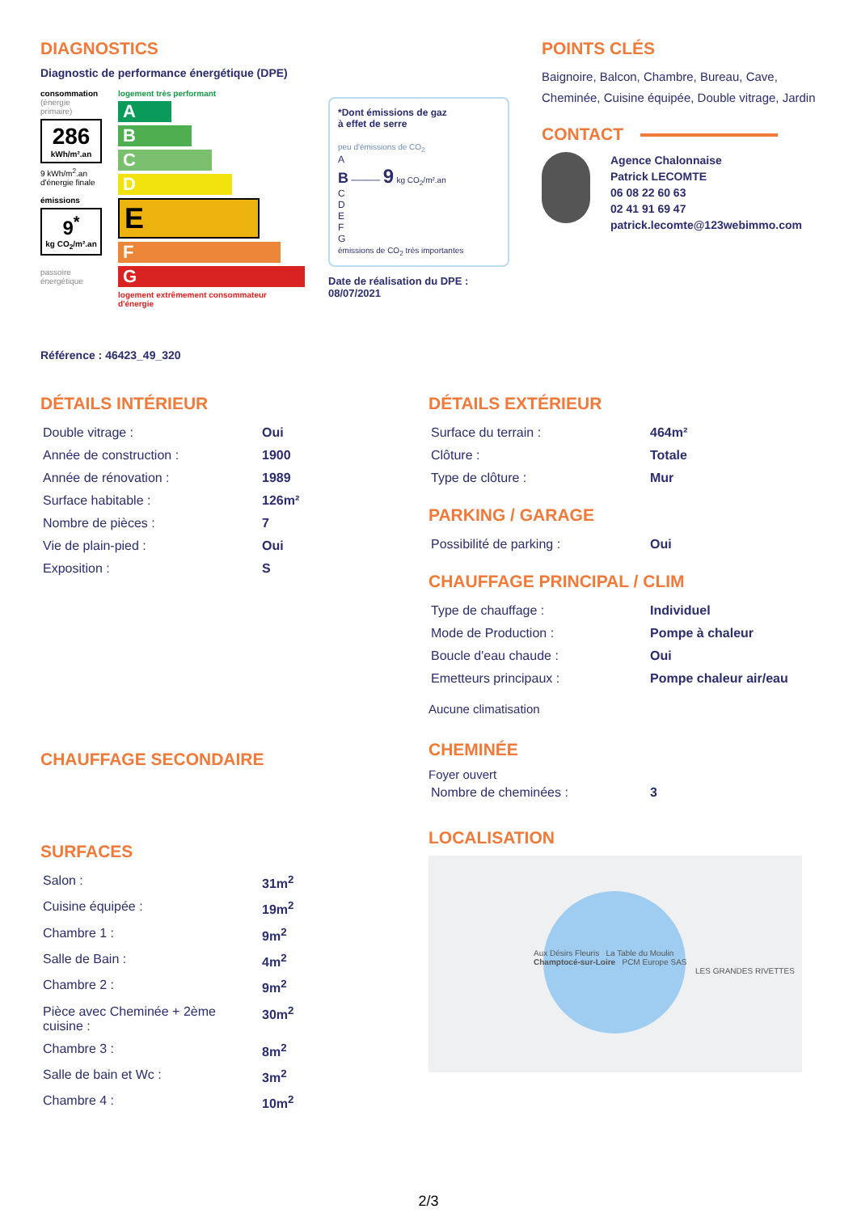DIAGNOSTICS
Diagnostic de performance énergétique (DPE)
consommation
(énergie primaire)
286
kWh/m².an
9 kWh/m<sup>2</sup>.an d'énergie finale
émissions
9<sup>*</sup>
kg CO<sub>2</sub>/m².an
passoire énergétique
logement très performant
A
B
C
D
E
F
G
logement extrêmement consommateur d'énergie
*Dont émissions de gaz
à effet de serre
peu d'émissions de CO<sub>2</sub>
A
B ——— 9 kg CO<sub>2</sub>/m².an
C
D
E
F
G
émissions de CO<sub>2</sub> très importantes
Date de réalisation du DPE :
08/07/2021
POINTS CLÉS
Baignoire, Balcon, Chambre, Bureau, Cave, Cheminée, Cuisine équipée, Double vitrage, Jardin
CONTACT
Agence Chalonnaise
Patrick LECOMTE
06 08 22 60 63
02 41 91 69 47
patrick.lecomte@123webimmo.com
Référence : 46423_49_320
DÉTAILS INTÉRIEUR
| Double vitrage : | Oui |
| Année de construction : | 1900 |
| Année de rénovation : | 1989 |
| Surface habitable : | 126m² |
| Nombre de pièces : | 7 |
| Vie de plain-pied : | Oui |
| Exposition : | S |
CHAUFFAGE SECONDAIRE
SURFACES
| Salon : | 31m<sup>2</sup> |
| Cuisine équipée : | 19m<sup>2</sup> |
| Chambre 1 : | 9m<sup>2</sup> |
| Salle de Bain : | 4m<sup>2</sup> |
| Chambre 2 : | 9m<sup>2</sup> |
| Pièce avec Cheminée + 2ème cuisine : | 30m<sup>2</sup> |
| Chambre 3 : | 8m<sup>2</sup> |
| Salle de bain et Wc : | 3m<sup>2</sup> |
| Chambre 4 : | 10m<sup>2</sup> |
DÉTAILS EXTÉRIEUR
| Surface du terrain : | 464m² |
| Clôture : | Totale |
| Type de clôture : | Mur |
PARKING / GARAGE
| Possibilité de parking : | Oui |
CHAUFFAGE PRINCIPAL / CLIM
| Type de chauffage : | Individuel |
| Mode de Production : | Pompe à chaleur |
| Boucle d'eau chaude : | Oui |
| Emetteurs principaux : | Pompe chaleur air/eau |
Aucune climatisation
CHEMINÉE
Foyer ouvert
| Nombre de cheminées : | 3 |
LOCALISATION
Aux Désirs Fleuris La Table du Moulin
Champtocé-sur-Loire PCM Europe SAS
LES GRANDES RIVETTES
2/3